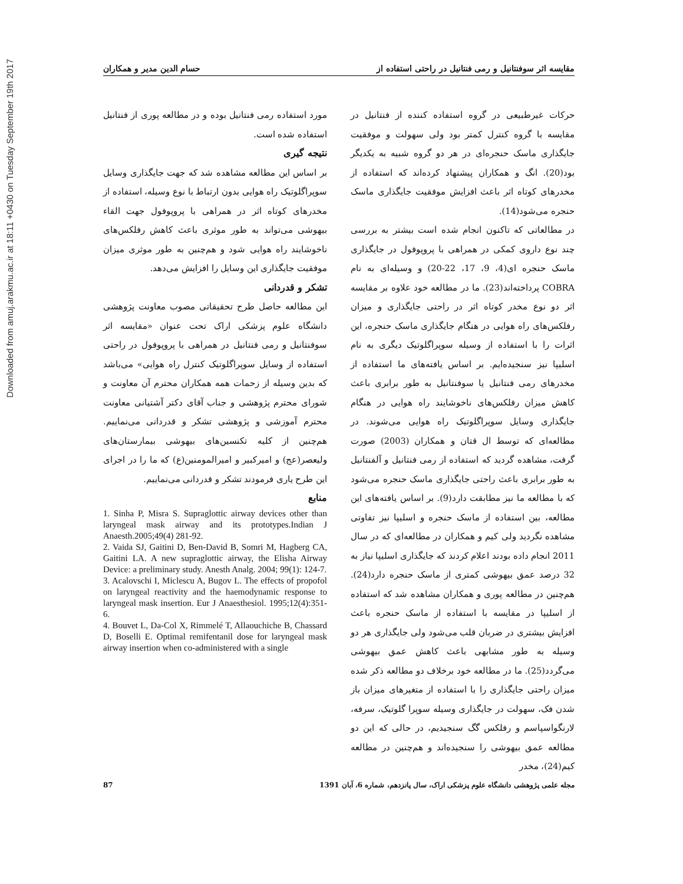Downloaded from amuj.arakmu.ac.ir at 18:11 +0430 on Tuesday September 19th 2017
مقایسه اثر سوفنتانیل و رمی فنتانیل در راحتی استفاده از حسام الدین مدیر و همکاران
حرکات غیرطبیعی در گروه استفاده کننده از فنتانیل در مقایسه با گروه کنترل کمتر بود ولی سهولت و موفقیت جایگذاری ماسک حنجره‌ای در هر دو گروه شبیه به یکدیگر بود(20). انگ و همکاران پیشنهاد کرده‌اند که استفاده از مخدرهای کوتاه اثر باعث افزایش موفقیت جایگذاری ماسک حنجره می‌شود(14).
در مطالعاتی که تاکنون انجام شده است بیشتر به بررسی چند نوع داروی کمکی در همراهی با پروپوفول در جایگذاری ماسک حنجره ای(4، 9، 17، 22-20) و وسیله‌ای به نام COBRA پرداخته‌اند(23). ما در مطالعه خود علاوه بر مقایسه اثر دو نوع مخدر کوتاه اثر در راحتی جایگذاری و میزان رفلکس‌های راه هوایی در هنگام جایگذاری ماسک حنجره، این اثرات را با استفاده از وسیله سوپراگلوتیک دیگری به نام اسلیپا نیز سنجیده‌ایم. بر اساس یافته‌های ما استفاده از مخدرهای رمی فنتانیل یا سوفنتانیل به طور برابری باعث کاهش میزان رفلکس‌های ناخوشایند راه هوایی در هنگام جایگذاری وسایل سوپراگلوتیک راه هوایی می‌شوند. در مطالعه‌ای که توسط ال قتان و همکاران (2003) صورت گرفت، مشاهده گردید که استفاده از رمی فنتانیل و آلفنتانیل به طور برابری باعث راحتی جایگذاری ماسک حنجره می‌شود که با مطالعه ما نیز مطابقت دارد(9). بر اساس یافته‌های این مطالعه، بین استفاده از ماسک حنجره و اسلیپا نیز تفاوتی مشاهده نگردید ولی کیم و همکاران در مطالعه‌ای که در سال 2011 انجام داده بودند اعلام کردند که جایگذاری اسلیپا نیاز به 32 درصد عمق بیهوشی کمتری از ماسک حنجره دارد(24). هم‌چنین در مطالعه پوری و همکاران مشاهده شد که استفاده از اسلیپا در مقایسه با استفاده از ماسک حنجره باعث افزایش بیشتری در ضربان قلب می‌شود ولی جایگذاری هر دو وسیله به طور مشابهی باعث کاهش عمق بیهوشی می‌گردد(25). ما در مطالعه خود برخلاف دو مطالعه ذکر شده میزان راحتی جایگذاری را با استفاده از متغیرهای میزان باز شدن فک، سهولت در جایگذاری وسیله سوپرا گلوتیک، سرفه، لارنگواسپاسم و رفلکس گگ سنجیدیم، در حالی که این دو مطالعه عمق بیهوشی را سنجیده‌اند و هم‌چنین در مطالعه کیم(24)، مخدر
مورد استفاده رمی فنتانیل بوده و در مطالعه پوری از فنتانیل استفاده شده است.
نتیجه گیری
بر اساس این مطالعه مشاهده شد که جهت جایگذاری وسایل سوپراگلوتیک راه هوایی بدون ارتباط با نوع وسیله، استفاده از مخدرهای کوتاه اثر در همراهی با پروپوفول جهت القاء بیهوشی می‌تواند به طور موثری باعث کاهش رفلکس‌های ناخوشایند راه هوایی شود و هم‌چنین به طور موثری میزان موفقیت جایگذاری این وسایل را افزایش می‌دهد.
تشکر و قدردانی
این مطالعه حاصل طرح تحقیقاتی مصوب معاونت پژوهشی دانشگاه علوم پزشکی اراک تحت عنوان «مقایسه اثر سوفنتانیل و رمی فنتانیل در همراهی با پروپوفول در راحتی استفاده از وسایل سوپراگلوتیک کنترل راه هوایی» می‌باشد که بدین وسیله از زحمات همه همکاران محترم آن معاونت و شورای محترم پژوهشی و جناب آقای دکتر آشتیانی معاونت محترم آموزشی و پژوهشی تشکر و قدردانی می‌نماییم. هم‌چنین از کلیه تکنسین‌های بیهوشی بیمارستان‌های ولیعصر(عج) و امیرکبیر و امیرالمومنین(ع) که ما را در اجرای این طرح یاری فرمودند تشکر و قدردانی می‌نماییم.
منابع
1. Sinha P, Misra S. Supraglottic airway devices other than laryngeal mask airway and its prototypes.Indian J Anaesth.2005;49(4) 281-92.
2. Vaida SJ, Gaitini D, Ben-David B, Somri M, Hagberg CA, Gaitini LA. A new supraglottic airway, the Elisha Airway Device: a preliminary study. Anesth Analg. 2004; 99(1): 124-7.
3. Acalovschi I, Miclescu A, Bugov L. The effects of propofol on laryngeal reactivity and the haemodynamic response to laryngeal mask insertion. Eur J Anaesthesiol. 1995;12(4):351-6.
4. Bouvet L, Da-Col X, Rimmelé T, Allaouchiche B, Chassard D, Boselli E. Optimal remifentanil dose for laryngeal mask airway insertion when co-administered with a single
مجله علمی پژوهشی دانشگاه علوم پزشکی اراک، سال پانزدهم، شماره 6، آبان 1391 87